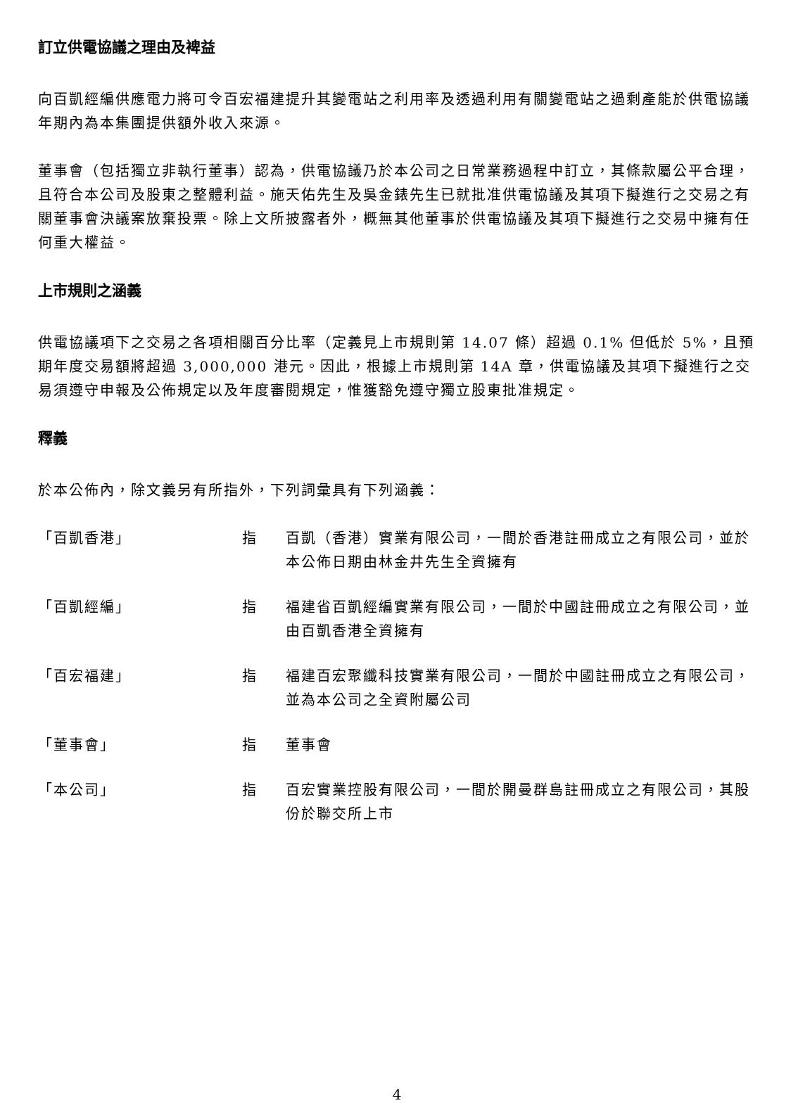訂立供電協議之理由及裨益
向百凱經編供應電力將可令百宏福建提升其變電站之利用率及透過利用有關變電站之過剩產能於供電協議年期內為本集團提供額外收入來源。
董事會（包括獨立非執行董事）認為，供電協議乃於本公司之日常業務過程中訂立，其條款屬公平合理，且符合本公司及股東之整體利益。施天佑先生及吳金錶先生已就批准供電協議及其項下擬進行之交易之有關董事會決議案放棄投票。除上文所披露者外，概無其他董事於供電協議及其項下擬進行之交易中擁有任何重大權益。
上市規則之涵義
供電協議項下之交易之各項相關百分比率（定義見上市規則第 14.07 條）超過 0.1% 但低於 5%，且預期年度交易額將超過 3,000,000 港元。因此，根據上市規則第 14A 章，供電協議及其項下擬進行之交易須遵守申報及公佈規定以及年度審閱規定，惟獲豁免遵守獨立股東批准規定。
釋義
於本公佈內，除文義另有所指外，下列詞彙具有下列涵義：
| 「百凱香港」 | 指 | 百凱（香港）實業有限公司，一間於香港註冊成立之有限公司，並於本公佈日期由林金井先生全資擁有 |
| 「百凱經編」 | 指 | 福建省百凱經編實業有限公司，一間於中國註冊成立之有限公司，並由百凱香港全資擁有 |
| 「百宏福建」 | 指 | 福建百宏聚纖科技實業有限公司，一間於中國註冊成立之有限公司，並為本公司之全資附屬公司 |
| 「董事會」 | 指 | 董事會 |
| 「本公司」 | 指 | 百宏實業控股有限公司，一間於開曼群島註冊成立之有限公司，其股份於聯交所上市 |
4